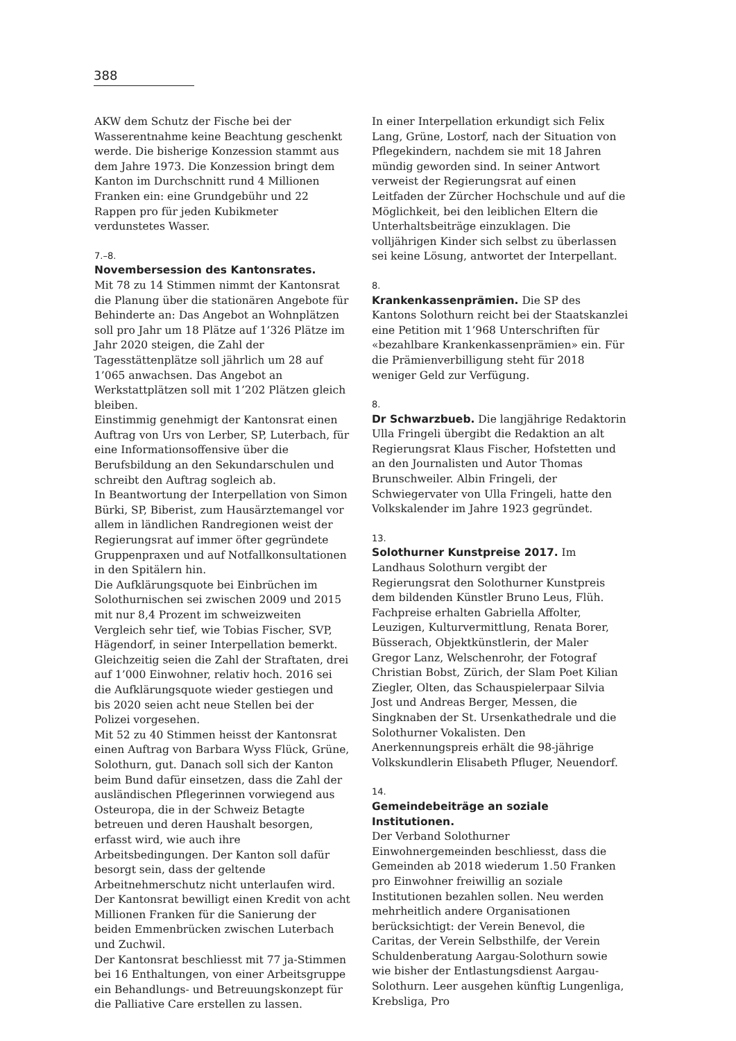388
AKW dem Schutz der Fische bei der Wasserentnahme keine Beachtung geschenkt werde. Die bisherige Konzession stammt aus dem Jahre 1973. Die Konzession bringt dem Kanton im Durchschnitt rund 4 Millionen Franken ein: eine Grundgebühr und 22 Rappen pro für jeden Kubikmeter verdunstetes Wasser.
7.–8.
Novembersession des Kantonsrates.
Mit 78 zu 14 Stimmen nimmt der Kantonsrat die Planung über die stationären Angebote für Behinderte an: Das Angebot an Wohnplätzen soll pro Jahr um 18 Plätze auf 1’326 Plätze im Jahr 2020 steigen, die Zahl der Tagesstättenplätze soll jährlich um 28 auf 1’065 anwachsen. Das Angebot an Werkstattplätzen soll mit 1’202 Plätzen gleich bleiben.
Einstimmig genehmigt der Kantonsrat einen Auftrag von Urs von Lerber, SP, Luterbach, für eine Informationsoffensive über die Berufsbildung an den Sekundarschulen und schreibt den Auftrag sogleich ab.
In Beantwortung der Interpellation von Simon Bürki, SP, Biberist, zum Hausärztemangel vor allem in ländlichen Randregionen weist der Regierungsrat auf immer öfter gegründete Gruppenpraxen und auf Notfallkonsultationen in den Spitälern hin.
Die Aufklärungsquote bei Einbrüchen im Solothurnischen sei zwischen 2009 und 2015 mit nur 8,4 Prozent im schweizweiten Vergleich sehr tief, wie Tobias Fischer, SVP, Hägendorf, in seiner Interpellation bemerkt. Gleichzeitig seien die Zahl der Straftaten, drei auf 1’000 Einwohner, relativ hoch. 2016 sei die Aufklärungsquote wieder gestiegen und bis 2020 seien acht neue Stellen bei der Polizei vorgesehen.
Mit 52 zu 40 Stimmen heisst der Kantonsrat einen Auftrag von Barbara Wyss Flück, Grüne, Solothurn, gut. Danach soll sich der Kanton beim Bund dafür einsetzen, dass die Zahl der ausländischen Pflegerinnen vorwiegend aus Osteuropa, die in der Schweiz Betagte betreuen und deren Haushalt besorgen, erfasst wird, wie auch ihre Arbeitsbedingungen. Der Kanton soll dafür besorgt sein, dass der geltende Arbeitnehmerschutz nicht unterlaufen wird.
Der Kantonsrat bewilligt einen Kredit von acht Millionen Franken für die Sanierung der beiden Emmenbrücken zwischen Luterbach und Zuchwil.
Der Kantonsrat beschliesst mit 77 ja-Stimmen bei 16 Enthaltungen, von einer Arbeitsgruppe ein Behandlungs- und Betreuungskonzept für die Palliative Care erstellen zu lassen.
In einer Interpellation erkundigt sich Felix Lang, Grüne, Lostorf, nach der Situation von Pflegekindern, nachdem sie mit 18 Jahren mündig geworden sind. In seiner Antwort verweist der Regierungsrat auf einen Leitfaden der Zürcher Hochschule und auf die Möglichkeit, bei den leiblichen Eltern die Unterhaltsbeiträge einzuklagen. Die volljährigen Kinder sich selbst zu überlassen sei keine Lösung, antwortet der Interpellant.
8.
Krankenkassenprämien. Die SP des Kantons Solothurn reicht bei der Staatskanzlei eine Petition mit 1’968 Unterschriften für «bezahlbare Krankenkassenprämien» ein. Für die Prämienverbilligung steht für 2018 weniger Geld zur Verfügung.
8.
Dr Schwarzbueb. Die langjährige Redaktorin Ulla Fringeli übergibt die Redaktion an alt Regierungsrat Klaus Fischer, Hofstetten und an den Journalisten und Autor Thomas Brunschweiler. Albin Fringeli, der Schwiegervater von Ulla Fringeli, hatte den Volkskalender im Jahre 1923 gegründet.
13.
Solothurner Kunstpreise 2017. Im Landhaus Solothurn vergibt der Regierungsrat den Solothurner Kunstpreis dem bildenden Künstler Bruno Leus, Flüh. Fachpreise erhalten Gabriella Affolter, Leuzigen, Kulturvermittlung, Renata Borer, Büsserach, Objektkünstlerin, der Maler Gregor Lanz, Welschenrohr, der Fotograf Christian Bobst, Zürich, der Slam Poet Kilian Ziegler, Olten, das Schauspielerpaar Silvia Jost und Andreas Berger, Messen, die Singknaben der St. Ursenkathedrale und die Solothurner Vokalisten. Den Anerkennungspreis erhält die 98-jährige Volkskundlerin Elisabeth Pfluger, Neuendorf.
14.
Gemeindebeiträge an soziale Institutionen.
Der Verband Solothurner Einwohnergemeinden beschliesst, dass die Gemeinden ab 2018 wiederum 1.50 Franken pro Einwohner freiwillig an soziale Institutionen bezahlen sollen. Neu werden mehrheitlich andere Organisationen berücksichtigt: der Verein Benevol, die Caritas, der Verein Selbsthilfe, der Verein Schuldenberatung Aargau-Solothurn sowie wie bisher der Entlastungsdienst Aargau-Solothurn. Leer ausgehen künftig Lungenliga, Krebsliga, Pro